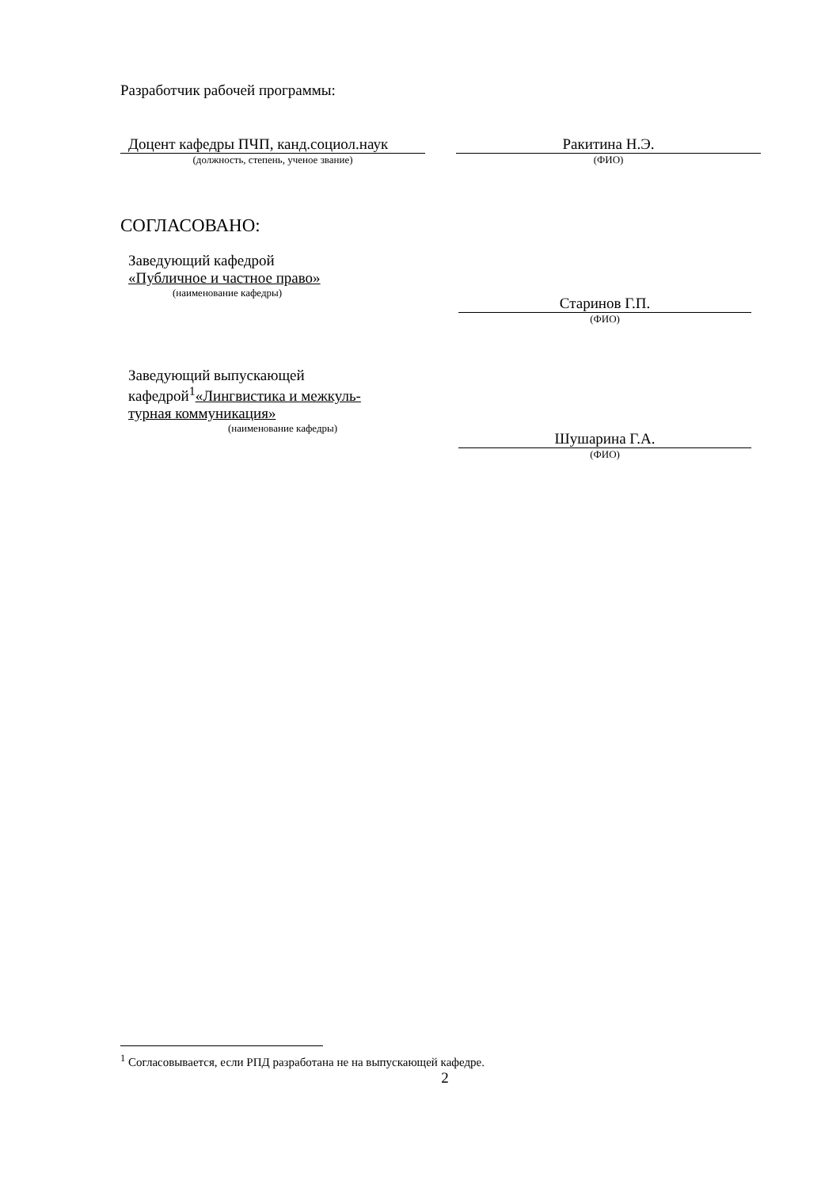Разработчик рабочей программы:
Доцент кафедры ПЧП, канд.социол.наук
(должность, степень, ученое звание)
Ракитина Н.Э.
(ФИО)
СОГЛАСОВАНО:
Заведующий кафедрой
«Публичное и частное право»
(наименование кафедры)
Старинов Г.П.
(ФИО)
Заведующий выпускающей
кафедрой<sup>1</sup>«Лингвистика и межкуль-
турная коммуникация»
(наименование кафедры)
Шушарина Г.А.
(ФИО)
<sup>1</sup> Согласовывается, если РПД разработана не на выпускающей кафедре.
2